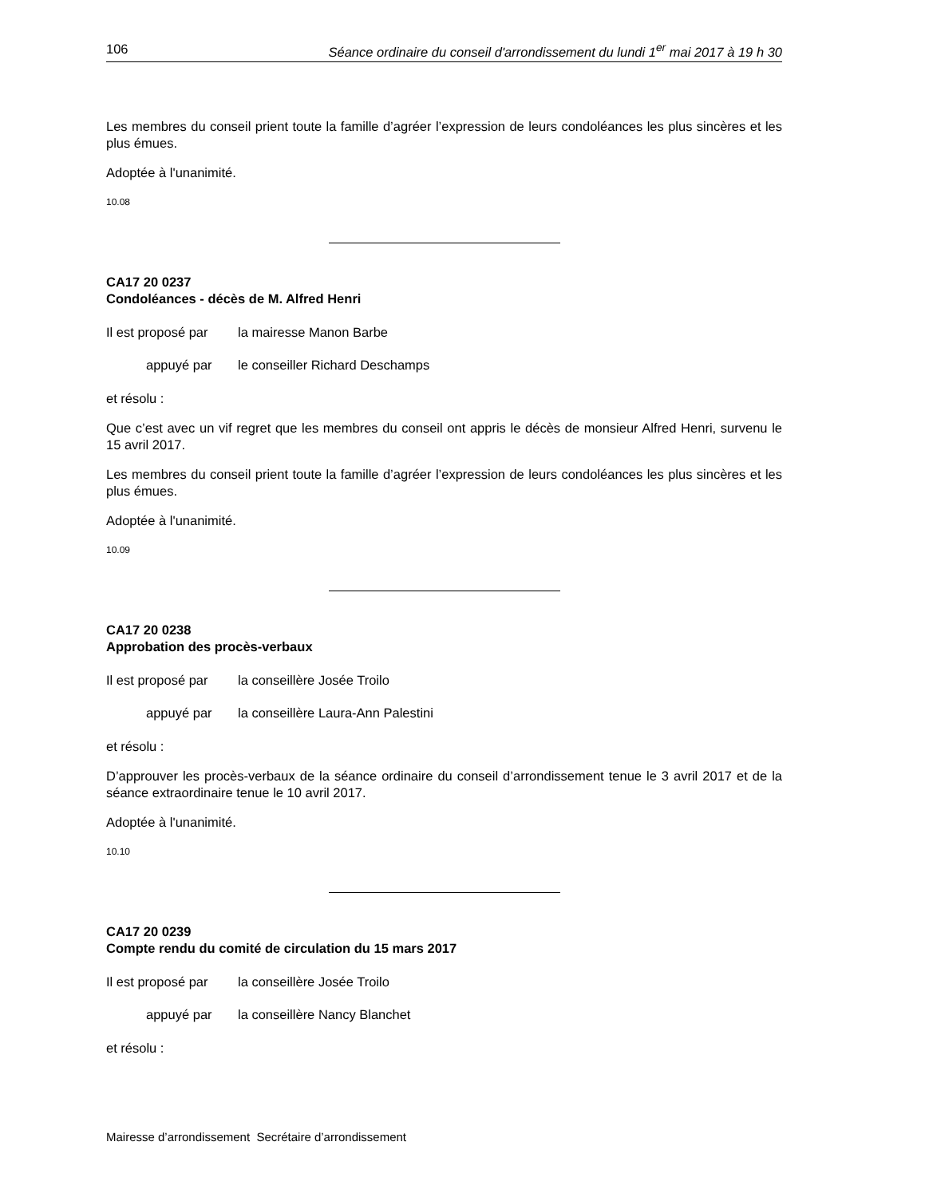106 Séance ordinaire du conseil d'arrondissement du lundi 1<sup>er</sup> mai 2017 à 19 h 30
Les membres du conseil prient toute la famille d’agréer l’expression de leurs condoléances les plus sincères et les plus émues.
Adoptée à l'unanimité.
10.08
CA17 20 0237
Condoléances - décès de M. Alfred Henri
Il est proposé par la mairesse Manon Barbe
appuyé par le conseiller Richard Deschamps
et résolu :
Que c’est avec un vif regret que les membres du conseil ont appris le décès de monsieur Alfred Henri, survenu le 15 avril 2017.
Les membres du conseil prient toute la famille d’agréer l’expression de leurs condoléances les plus sincères et les plus émues.
Adoptée à l'unanimité.
10.09
CA17 20 0238
Approbation des procès-verbaux
Il est proposé par la conseillère Josée Troilo
appuyé par la conseillère Laura-Ann Palestini
et résolu :
D’approuver les procès-verbaux de la séance ordinaire du conseil d’arrondissement tenue le 3 avril 2017 et de la séance extraordinaire tenue le 10 avril 2017.
Adoptée à l'unanimité.
10.10
CA17 20 0239
Compte rendu du comité de circulation du 15 mars 2017
Il est proposé par la conseillère Josée Troilo
appuyé par la conseillère Nancy Blanchet
et résolu :
Mairesse d’arrondissement Secrétaire d’arrondissement